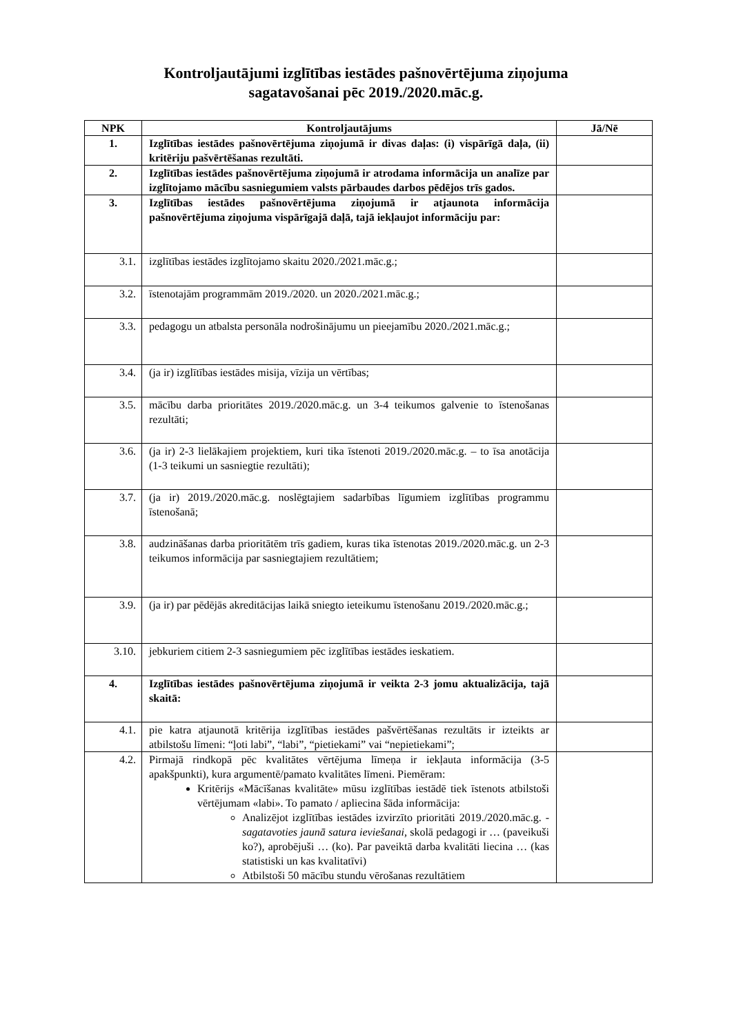Kontroljautājumi izglītības iestādes pašnovērtējuma ziņojuma
sagatavošanai pēc 2019./2020.māc.g.
| NPK | Kontroljautājums | Jā/Nē |
| --- | --- | --- |
| 1. | Izglītības iestādes pašnovērtējuma ziņojumā ir divas daļas: (i) vispārīgā daļa, (ii) kritēriju pašvērtēšanas rezultāti. | |
| 2. | Izglītības iestādes pašnovērtējuma ziņojumā ir atrodama informācija un analīze par izglītojamo mācību sasniegumiem valsts pārbaudes darbos pēdējos trīs gados. | |
| 3. | Izglītības iestādes pašnovērtējuma ziņojumā ir atjaunota informācija pašnovērtējuma ziņojuma vispārīgajā daļā, tajā iekļaujot informāciju par: | |
| 3.1. | izglītības iestādes izglītojamo skaitu 2020./2021.māc.g.; | |
| 3.2. | īstenotajām programmām 2019./2020. un 2020./2021.māc.g.; | |
| 3.3. | pedagogu un atbalsta personāla nodrošinājumu un pieejamību 2020./2021.māc.g.; | |
| 3.4. | (ja ir) izglītības iestādes misija, vīzija un vērtības; | |
| 3.5. | mācību darba prioritātes 2019./2020.māc.g. un 3-4 teikumos galvenie to īstenošanas rezultāti; | |
| 3.6. | (ja ir) 2-3 lielākajiem projektiem, kuri tika īstenoti 2019./2020.māc.g. – to īsa anotācija (1-3 teikumi un sasniegtie rezultāti); | |
| 3.7. | (ja ir) 2019./2020.māc.g. noslēgtajiem sadarbības līgumiem izglītības programmu īstenošanā; | |
| 3.8. | audzināšanas darba prioritātēm trīs gadiem, kuras tika īstenotas 2019./2020.māc.g. un 2-3 teikumos informācija par sasniegtajiem rezultātiem; | |
| 3.9. | (ja ir) par pēdējās akreditācijas laikā sniegto ieteikumu īstenošanu 2019./2020.māc.g.; | |
| 3.10. | jebkuriem citiem 2-3 sasniegumiem pēc izglītības iestādes ieskatiem. | |
| 4. | Izglītības iestādes pašnovērtējuma ziņojumā ir veikta 2-3 jomu aktualizācija, tajā skaitā: | |
| 4.1. | pie katra atjaunotā kritērija izglītības iestādes pašvērtēšanas rezultāts ir izteikts ar atbilstošu līmeni: “ļoti labi”, “labi”, “pietiekami” vai “nepietiekami”; | |
| 4.2. | Pirmajā rindkopā pēc kvalitātes vērtējuma līmeņa ir iekļauta informācija (3-5 apakšpunkti), kura argumentē/pamato kvalitātes līmeni. Piemēram: Kritērijs «Mācīšanas kvalitāte» mūsu izglītības iestādē tiek īstenots atbilstoši vērtējumam «labi». To pamato / apliecina šāda informācija: Analizējot izglītības iestādes izvirzīto prioritāti 2019./2020.māc.g. - sagatavoties jaunā satura ieviešanai , skolā pedagogi ir … (paveikuši ko?), aprobējuši … (ko). Par paveiktā darba kvalitāti liecina … (kas statistiski un kas kvalitatīvi) Atbilstoši 50 mācību stundu vērošanas rezultātiem | |